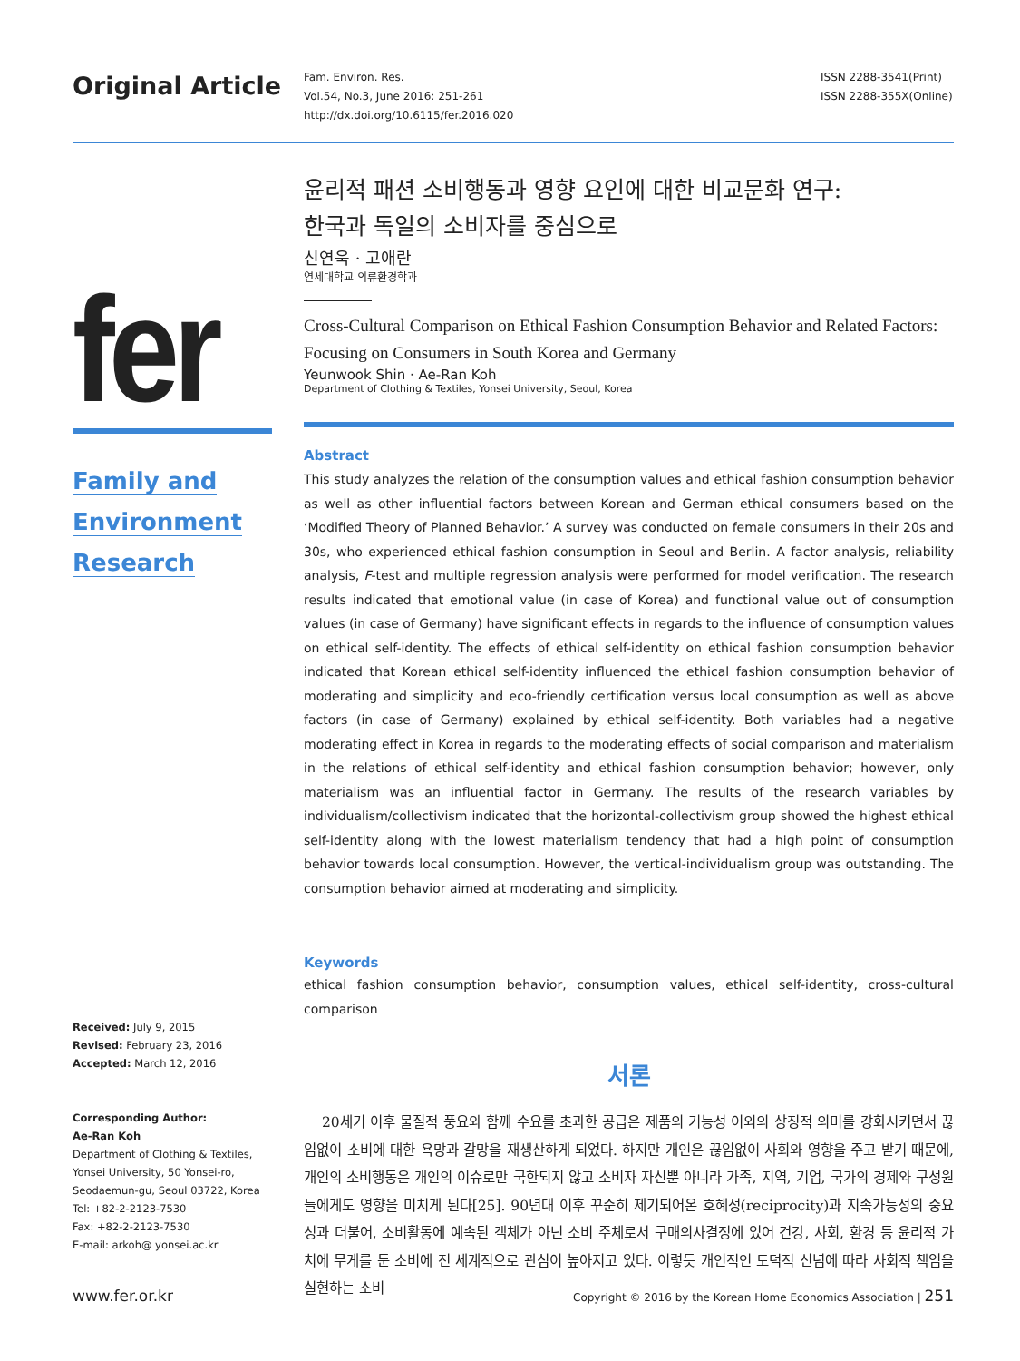Original Article
Fam. Environ. Res.
Vol.54, No.3, June 2016: 251-261
http://dx.doi.org/10.6115/fer.2016.020
ISSN 2288-3541(Print)
ISSN 2288-355X(Online)
fer
Family and
Environment
Research
Received: July 9, 2015
Revised: February 23, 2016
Accepted: March 12, 2016
Corresponding Author:
Ae-Ran Koh
Department of Clothing & Textiles,
Yonsei University, 50 Yonsei-ro,
Seodaemun-gu, Seoul 03722, Korea
Tel: +82-2-2123-7530
Fax: +82-2-2123-7530
E-mail: arkoh@ yonsei.ac.kr
윤리적 패션 소비행동과 영향 요인에 대한 비교문화 연구:
한국과 독일의 소비자를 중심으로
신연욱 · 고애란
연세대학교 의류환경학과
Cross-Cultural Comparison on Ethical Fashion Consumption Behavior and Related Factors:
Focusing on Consumers in South Korea and Germany
Yeunwook Shin · Ae-Ran Koh
Department of Clothing & Textiles, Yonsei University, Seoul, Korea
Abstract
This study analyzes the relation of the consumption values and ethical fashion consumption behavior as well as other influential factors between Korean and German ethical consumers based on the ‘Modified Theory of Planned Behavior.’ A survey was conducted on female consumers in their 20s and 30s, who experienced ethical fashion consumption in Seoul and Berlin. A factor analysis, reliability analysis, F-test and multiple regression analysis were performed for model verification. The research results indicated that emotional value (in case of Korea) and functional value out of consumption values (in case of Germany) have significant effects in regards to the influence of consumption values on ethical self-identity. The effects of ethical self-identity on ethical fashion consumption behavior indicated that Korean ethical self-identity influenced the ethical fashion consumption behavior of moderating and simplicity and eco-friendly certification versus local consumption as well as above factors (in case of Germany) explained by ethical self-identity. Both variables had a negative moderating effect in Korea in regards to the moderating effects of social comparison and materialism in the relations of ethical self-identity and ethical fashion consumption behavior; however, only materialism was an influential factor in Germany. The results of the research variables by individualism/collectivism indicated that the horizontal-collectivism group showed the highest ethical self-identity along with the lowest materialism tendency that had a high point of consumption behavior towards local consumption. However, the vertical-individualism group was outstanding. The consumption behavior aimed at moderating and simplicity.
Keywords
ethical fashion consumption behavior, consumption values, ethical self-identity, cross-cultural comparison
서론
20세기 이후 물질적 풍요와 함께 수요를 초과한 공급은 제품의 기능성 이외의 상징적 의미를 강화시키면서 끊임없이 소비에 대한 욕망과 갈망을 재생산하게 되었다. 하지만 개인은 끊임없이 사회와 영향을 주고 받기 때문에, 개인의 소비행동은 개인의 이슈로만 국한되지 않고 소비자 자신뿐 아니라 가족, 지역, 기업, 국가의 경제와 구성원들에게도 영향을 미치게 된다[25]. 90년대 이후 꾸준히 제기되어온 호혜성(reciprocity)과 지속가능성의 중요성과 더불어, 소비활동에 예속된 객체가 아닌 소비 주체로서 구매의사결정에 있어 건강, 사회, 환경 등 윤리적 가치에 무게를 둔 소비에 전 세계적으로 관심이 높아지고 있다. 이렇듯 개인적인 도덕적 신념에 따라 사회적 책임을 실현하는 소비
www.fer.or.kr Copyright © 2016 by the Korean Home Economics Association | 251